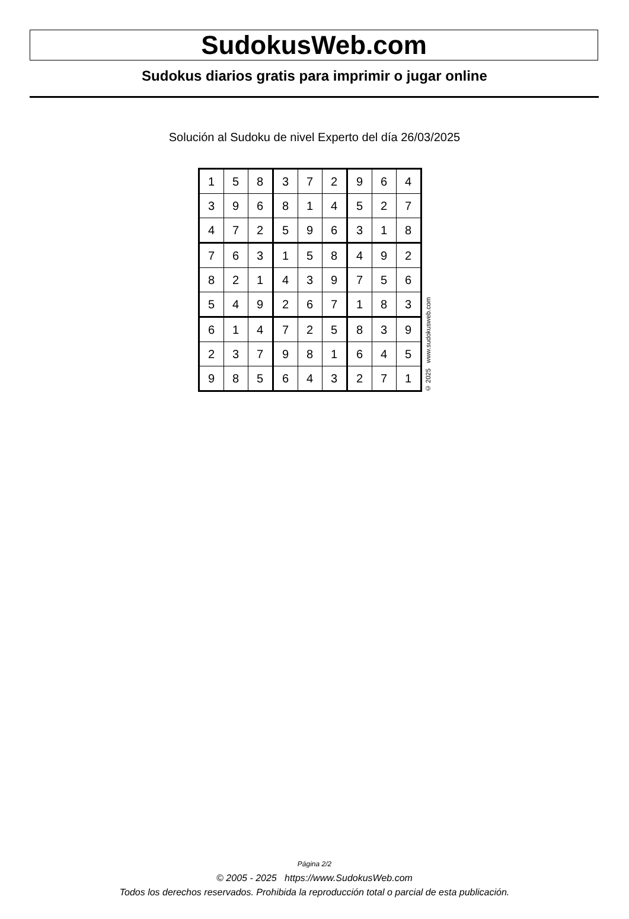SudokusWeb.com
Sudokus diarios gratis para imprimir o jugar online
Solución al Sudoku de nivel Experto del día 26/03/2025
| 1 | 5 | 8 | 3 | 7 | 2 | 9 | 6 | 4 |
| 3 | 9 | 6 | 8 | 1 | 4 | 5 | 2 | 7 |
| 4 | 7 | 2 | 5 | 9 | 6 | 3 | 1 | 8 |
| 7 | 6 | 3 | 1 | 5 | 8 | 4 | 9 | 2 |
| 8 | 2 | 1 | 4 | 3 | 9 | 7 | 5 | 6 |
| 5 | 4 | 9 | 2 | 6 | 7 | 1 | 8 | 3 |
| 6 | 1 | 4 | 7 | 2 | 5 | 8 | 3 | 9 |
| 2 | 3 | 7 | 9 | 8 | 1 | 6 | 4 | 5 |
| 9 | 8 | 5 | 6 | 4 | 3 | 2 | 7 | 1 |
© 2025 www.sudokusweb.com
Página 2/2
© 2005 - 2025 https://www.SudokusWeb.com
Todos los derechos reservados. Prohibida la reproducción total o parcial de esta publicación.